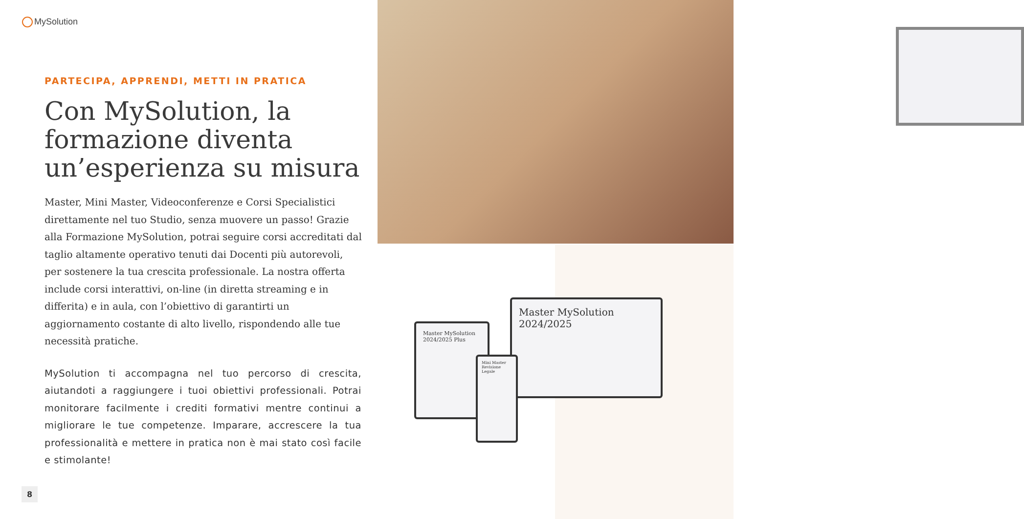MySolution
PARTECIPA, APPRENDI, METTI IN PRATICA
Con MySolution, la formazione diventa un’esperienza su misura
Master, Mini Master, Videoconferenze e Corsi Specialistici direttamente nel tuo Studio, senza muovere un passo! Grazie alla Formazione MySolution, potrai seguire corsi accreditati dal taglio altamente operativo tenuti dai Docenti più autorevoli, per sostenere la tua crescita professionale. La nostra offerta include corsi interattivi, on-line (in diretta streaming e in differita) e in aula, con l’obiettivo di garantirti un aggiornamento costante di alto livello, rispondendo alle tue necessità pratiche.
MySolution ti accompagna nel tuo percorso di crescita, aiutandoti a raggiungere i tuoi obiettivi professionali. Potrai monitorare facilmente i crediti formativi mentre continui a migliorare le tue competenze. Imparare, accrescere la tua professionalità e mettere in pratica non è mai stato così facile e stimolante!
Master MySolution
2024/2025
Master MySolution
2024/2025 Plus
Mini Master Revisione Legale
8